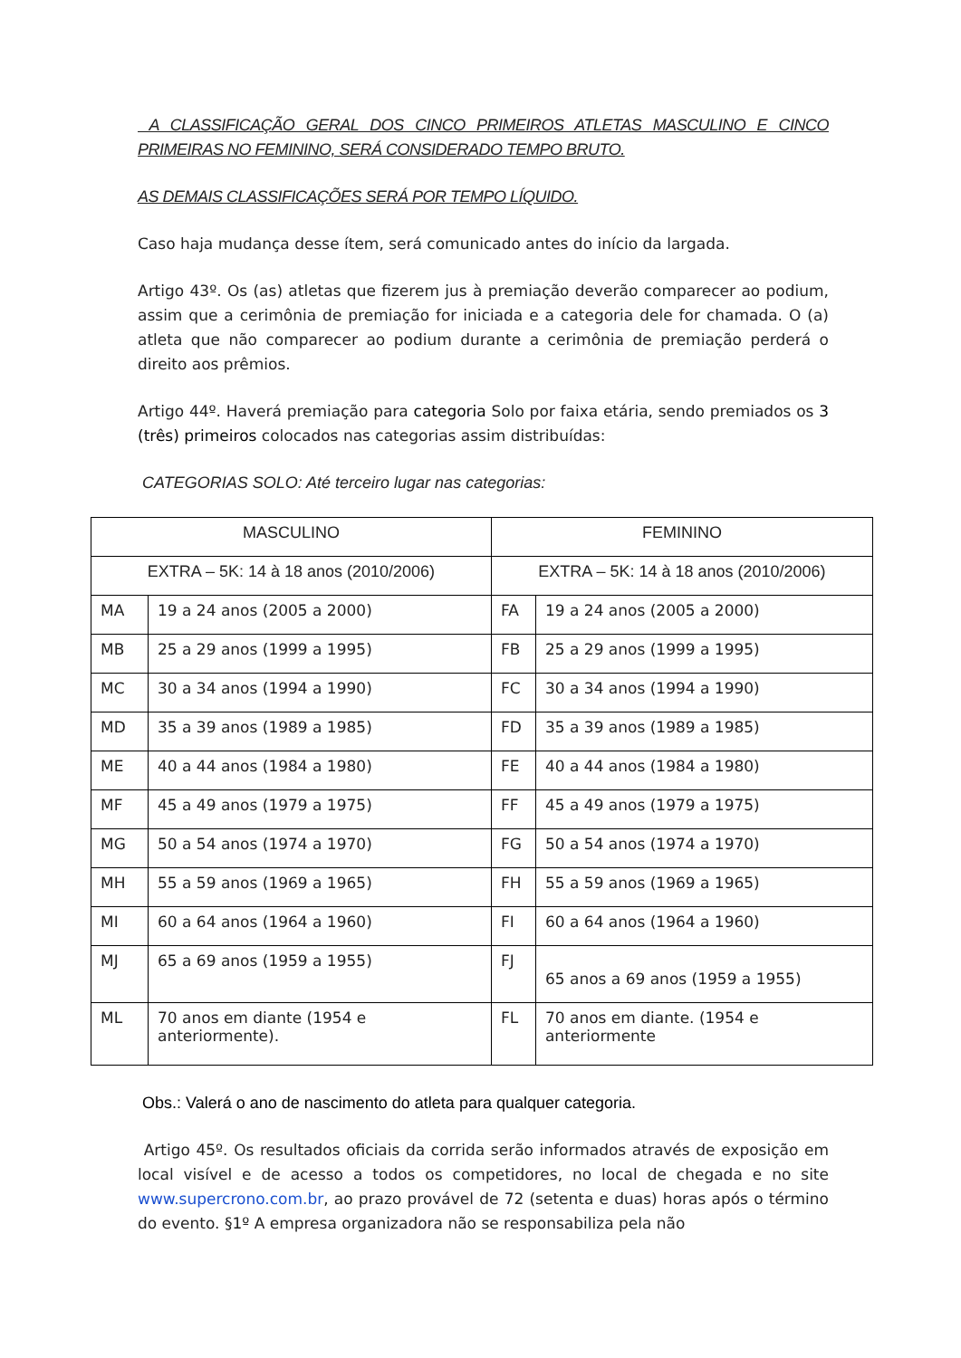A CLASSIFICAÇÃO GERAL DOS CINCO PRIMEIROS ATLETAS MASCULINO E CINCO PRIMEIRAS NO FEMININO, SERÁ CONSIDERADO TEMPO BRUTO.
AS DEMAIS CLASSIFICAÇÕES SERÁ POR TEMPO LÍQUIDO.
Caso haja mudança desse ítem, será comunicado antes do início da largada.
Artigo 43º. Os (as) atletas que fizerem jus à premiação deverão comparecer ao podium, assim que a cerimônia de premiação for iniciada e a categoria dele for chamada. O (a) atleta que não comparecer ao podium durante a cerimônia de premiação perderá o direito aos prêmios.
Artigo 44º. Haverá premiação para categoria Solo por faixa etária, sendo premiados os 3 (três) primeiros colocados nas categorias assim distribuídas:
CATEGORIAS SOLO: Até terceiro lugar nas categorias:
| MASCULINO | | FEMININO | |
| --- | --- | --- | --- |
| EXTRA – 5K: 14 à 18 anos (2010/2006) | | EXTRA – 5K: 14 à 18 anos (2010/2006) | |
| MA | 19 a 24 anos (2005 a 2000) | FA | 19 a 24 anos (2005 a 2000) |
| MB | 25 a 29 anos (1999 a 1995) | FB | 25 a 29 anos (1999 a 1995) |
| MC | 30 a 34 anos (1994 a 1990) | FC | 30 a 34 anos (1994 a 1990) |
| MD | 35 a 39 anos (1989 a 1985) | FD | 35 a 39 anos (1989 a 1985) |
| ME | 40 a 44 anos (1984 a 1980) | FE | 40 a 44 anos (1984 a 1980) |
| MF | 45 a 49 anos (1979 a 1975) | FF | 45 a 49 anos (1979 a 1975) |
| MG | 50 a 54 anos (1974 a 1970) | FG | 50 a 54 anos (1974 a 1970) |
| MH | 55 a 59 anos (1969 a 1965) | FH | 55 a 59 anos (1969 a 1965) |
| MI | 60 a 64 anos (1964 a 1960) | FI | 60 a 64 anos (1964 a 1960) |
| MJ | 65 a 69 anos (1959 a 1955) | FJ | 65 anos a 69 anos (1959 a 1955) |
| ML | 70 anos em diante (1954 e anteriormente). | FL | 70 anos em diante. (1954 e anteriormente |
Obs.: Valerá o ano de nascimento do atleta para qualquer categoria.
Artigo 45º. Os resultados oficiais da corrida serão informados através de exposição em local visível e de acesso a todos os competidores, no local de chegada e no site www.supercrono.com.br, ao prazo provável de 72 (setenta e duas) horas após o término do evento. §1º A empresa organizadora não se responsabiliza pela não